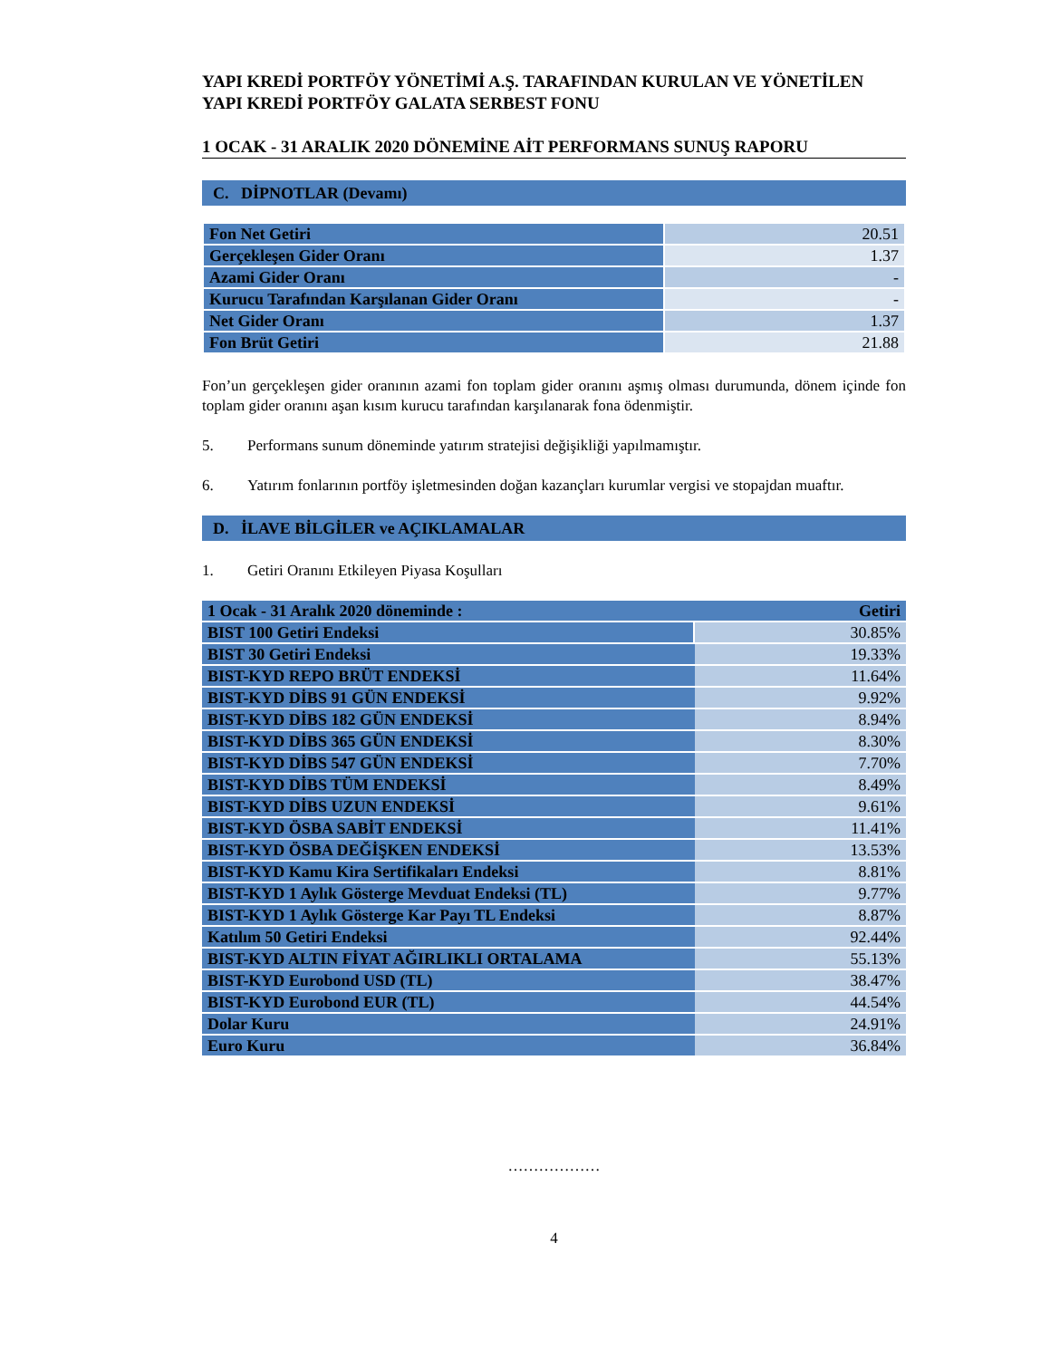YAPI KREDİ PORTFÖY YÖNETİMİ A.Ş. TARAFINDAN KURULAN VE YÖNETİLEN YAPI KREDİ PORTFÖY GALATA SERBEST FONU
1 OCAK - 31 ARALIK 2020 DÖNEMİNE AİT PERFORMANS SUNUŞ RAPORU
C. DİPNOTLAR (Devamı)
| Fon Net Getiri | 20.51 |
| Gerçekleşen Gider Oranı | 1.37 |
| Azami Gider Oranı | - |
| Kurucu Tarafından Karşılanan Gider Oranı | - |
| Net Gider Oranı | 1.37 |
| Fon Brüt Getiri | 21.88 |
Fon’un gerçekleşen gider oranının azami fon toplam gider oranını aşmış olması durumunda, dönem içinde fon toplam gider oranını aşan kısım kurucu tarafından karşılanarak fona ödenmiştir.
5. Performans sunum döneminde yatırım stratejisi değişikliği yapılmamıştır.
6.
Yatırım fonlarının portföy işletmesinden doğan kazançları kurumlar vergisi ve stopajdan muaftır.
D. İLAVE BİLGİLER ve AÇIKLAMALAR
1. Getiri Oranını Etkileyen Piyasa Koşulları
| 1 Ocak - 31 Aralık 2020 döneminde : | Getiri |
| BIST 100 Getiri Endeksi | 30.85% |
| BIST 30 Getiri Endeksi | 19.33% |
| BIST-KYD REPO BRÜT ENDEKSİ | 11.64% |
| BIST-KYD DİBS 91 GÜN ENDEKSİ | 9.92% |
| BIST-KYD DİBS 182 GÜN ENDEKSİ | 8.94% |
| BIST-KYD DİBS 365 GÜN ENDEKSİ | 8.30% |
| BIST-KYD DİBS 547 GÜN ENDEKSİ | 7.70% |
| BIST-KYD DİBS TÜM ENDEKSİ | 8.49% |
| BIST-KYD DİBS UZUN ENDEKSİ | 9.61% |
| BIST-KYD ÖSBA SABİT ENDEKSİ | 11.41% |
| BIST-KYD ÖSBA DEĞİŞKEN ENDEKSİ | 13.53% |
| BIST-KYD Kamu Kira Sertifikaları Endeksi | 8.81% |
| BIST-KYD 1 Aylık Gösterge Mevduat Endeksi (TL) | 9.77% |
| BIST-KYD 1 Aylık Gösterge Kar Payı TL Endeksi | 8.87% |
| Katılım 50 Getiri Endeksi | 92.44% |
| BIST-KYD ALTIN FİYAT AĞIRLIKLI ORTALAMA | 55.13% |
| BIST-KYD Eurobond USD (TL) | 38.47% |
| BIST-KYD Eurobond EUR (TL) | 44.54% |
| Dolar Kuru | 24.91% |
| Euro Kuru | 36.84% |
………………
4